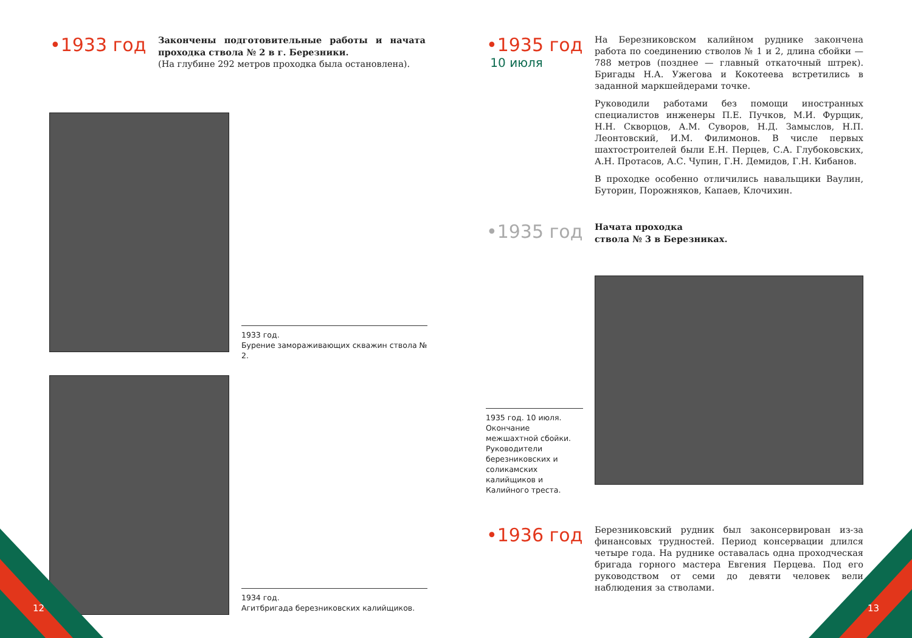•1933 год
Закончены подготовительные работы и начата проходка ствола № 2 в г. Березники.
(На глубине 292 метров проходка была остановлена).
1933 год.
Бурение замораживающих скважин ствола № 2.
1934 год.
Агитбригада березниковских калийщиков.
12
•1935 год
10 июля
На Березниковском калийном руднике закончена работа по соединению стволов № 1 и 2, длина сбойки — 788 метров (позднее — главный откаточный штрек). Бригады Н.А. Ужегова и Кокотеева встретились в заданной маркшейдерами точке.
Руководили работами без помощи иностранных специалистов инженеры П.Е. Пучков, М.И. Фурщик, Н.Н. Скворцов, А.М. Суворов, Н.Д. Замыслов, Н.П. Леонтовский, И.М. Филимонов. В числе первых шахтостроителей были Е.Н. Перцев, С.А. Глубоковских, А.Н. Протасов, А.С. Чупин, Г.Н. Демидов, Г.Н. Кибанов.
В проходке особенно отличились навальщики Ваулин, Буторин, Порожняков, Капаев, Клочихин.
•1935 год
Начата проходка
ствола № 3 в Березниках.
1935 год. 10 июля.
Окончание межшахтной сбойки. Руководители березниковских и соликамских калийщиков и Калийного треста.
•1936 год
Березниковский рудник был законсервирован из-за финансовых трудностей. Период консервации длился четыре года. На руднике оставалась одна проходческая бригада горного мастера Евгения Перцева. Под его руководством от семи до девяти человек вели наблюдения за стволами.
13